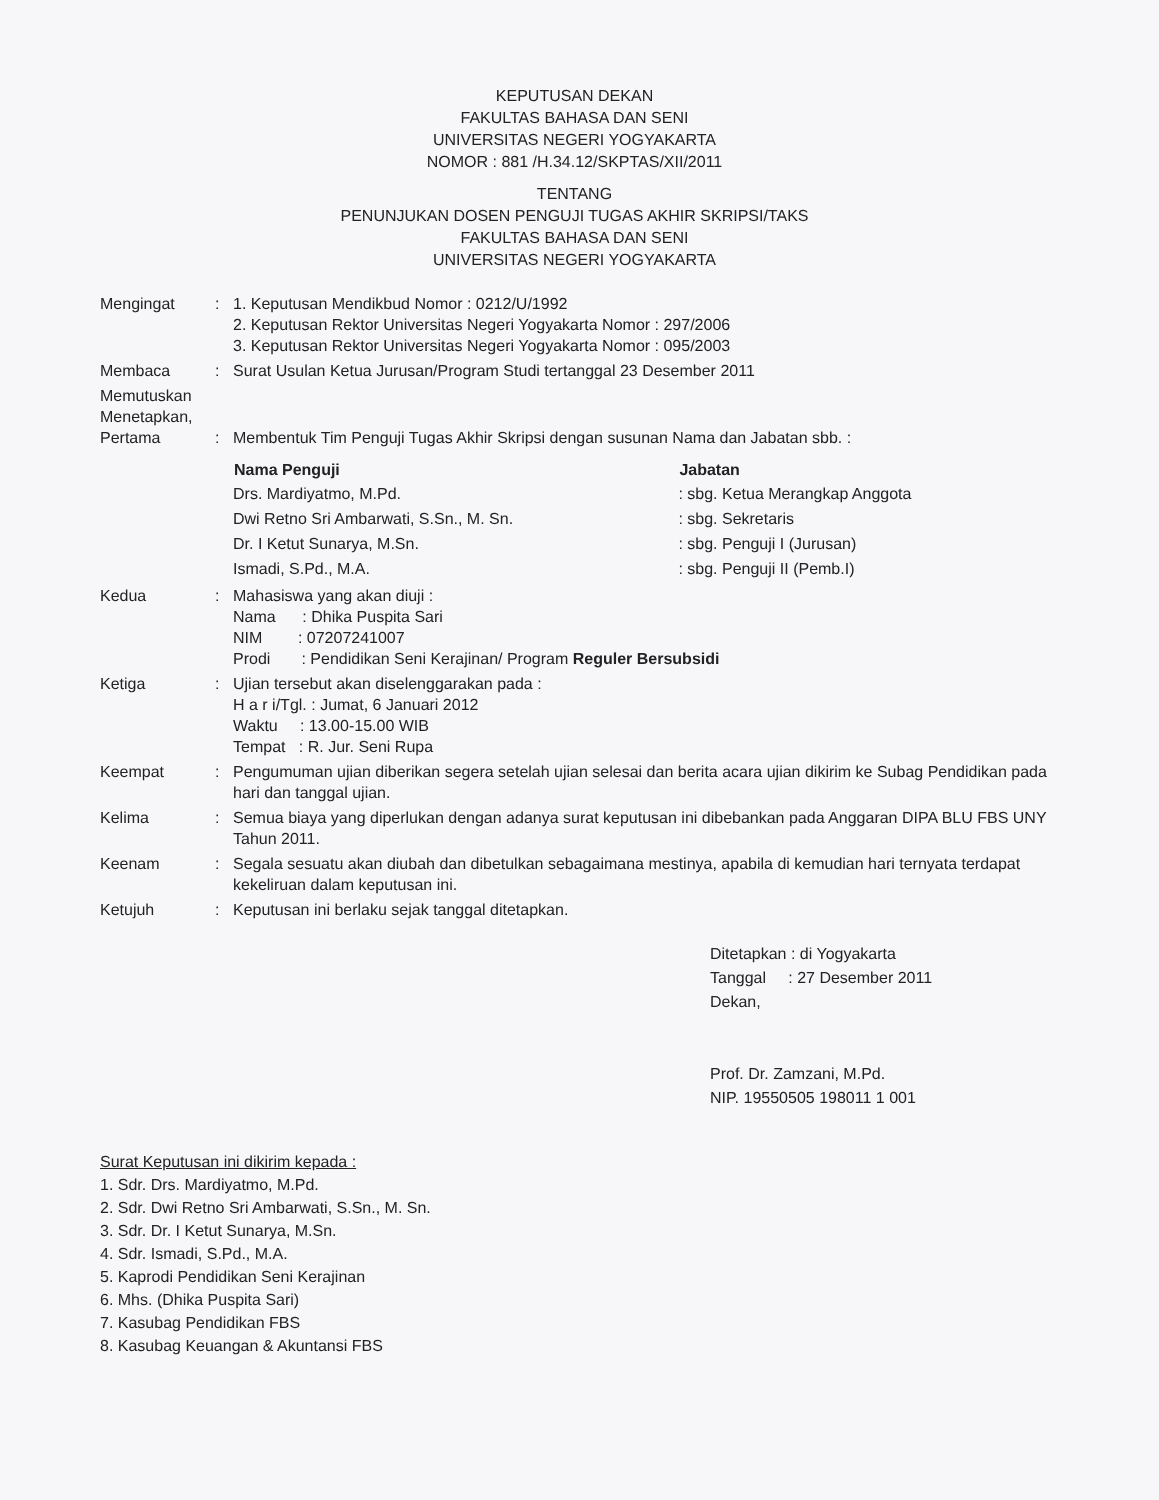KEPUTUSAN DEKAN
FAKULTAS BAHASA DAN SENI
UNIVERSITAS NEGERI YOGYAKARTA
NOMOR : 881 /H.34.12/SKPTAS/XII/2011
TENTANG
PENUNJUKAN DOSEN PENGUJI TUGAS AKHIR SKRIPSI/TAKS
FAKULTAS BAHASA DAN SENI
UNIVERSITAS NEGERI YOGYAKARTA
| Mengingat | : | 1. Keputusan Mendikbud Nomor : 0212/U/1992 2. Keputusan Rektor Universitas Negeri Yogyakarta Nomor : 297/2006 3. Keputusan Rektor Universitas Negeri Yogyakarta Nomor : 095/2003 |
| Membaca | : | Surat Usulan Ketua Jurusan/Program Studi tertanggal 23 Desember 2011 |
| Memutuskan Menetapkan, Pertama | : | Membentuk Tim Penguji Tugas Akhir Skripsi dengan susunan Nama dan Jabatan sbb. : / Nama Penguji / Jabatan / / --- / --- / / Drs. Mardiyatmo, M.Pd. / : sbg. Ketua Merangkap Anggota / / Dwi Retno Sri Ambarwati, S.Sn., M. Sn. / : sbg. Sekretaris / / Dr. I Ketut Sunarya, M.Sn. / : sbg. Penguji I (Jurusan) / / Ismadi, S.Pd., M.A. / : sbg. Penguji II (Pemb.I) / |
| Kedua | : | Mahasiswa yang akan diuji : Nama : Dhika Puspita Sari NIM : 07207241007 Prodi : Pendidikan Seni Kerajinan/ Program Reguler Bersubsidi |
| Ketiga | : | Ujian tersebut akan diselenggarakan pada : H a r i/Tgl. : Jumat, 6 Januari 2012 Waktu : 13.00-15.00 WIB Tempat : R. Jur. Seni Rupa |
| Keempat | : | Pengumuman ujian diberikan segera setelah ujian selesai dan berita acara ujian dikirim ke Subag Pendidikan pada hari dan tanggal ujian. |
| Kelima | : | Semua biaya yang diperlukan dengan adanya surat keputusan ini dibebankan pada Anggaran DIPA BLU FBS UNY Tahun 2011. |
| Keenam | : | Segala sesuatu akan diubah dan dibetulkan sebagaimana mestinya, apabila di kemudian hari ternyata terdapat kekeliruan dalam keputusan ini. |
| Ketujuh | : | Keputusan ini berlaku sejak tanggal ditetapkan. |
Ditetapkan : di Yogyakarta
Tanggal : 27 Desember 2011
Dekan,
Prof. Dr. Zamzani, M.Pd.
NIP. 19550505 198011 1 001
Surat Keputusan ini dikirim kepada :
1. Sdr. Drs. Mardiyatmo, M.Pd.
2. Sdr. Dwi Retno Sri Ambarwati, S.Sn., M. Sn.
3. Sdr. Dr. I Ketut Sunarya, M.Sn.
4. Sdr. Ismadi, S.Pd., M.A.
5. Kaprodi Pendidikan Seni Kerajinan
6. Mhs. (Dhika Puspita Sari)
7. Kasubag Pendidikan FBS
8. Kasubag Keuangan & Akuntansi FBS